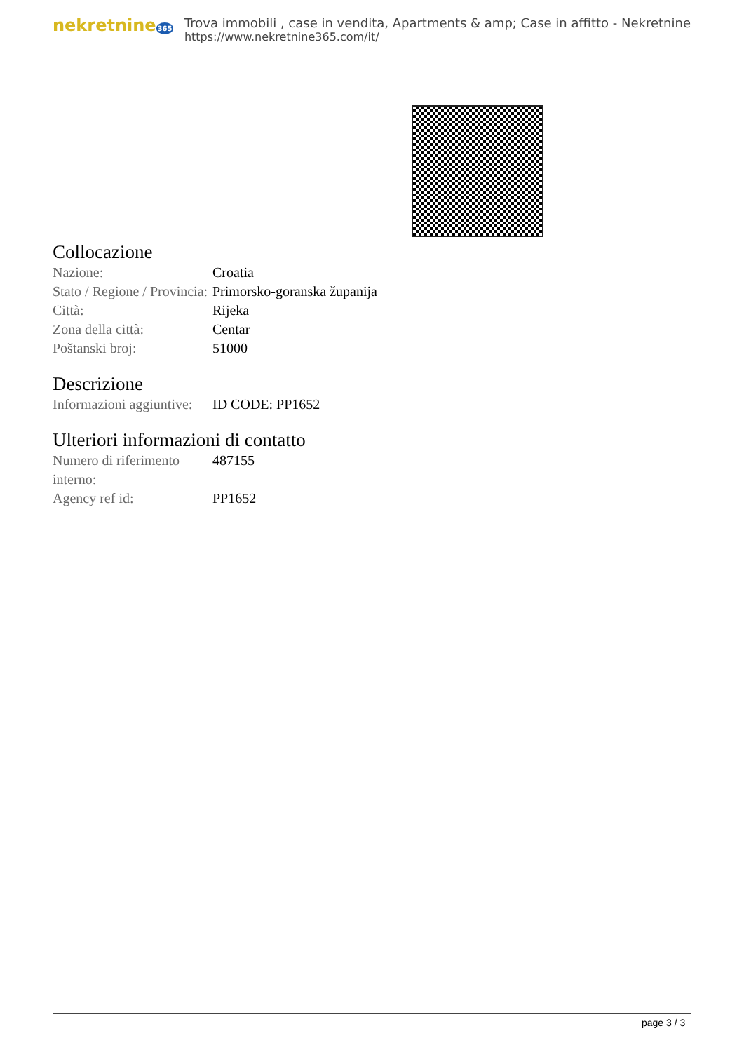nekretnine365
Trova immobili , case in vendita, Apartments & amp; Case in affitto - Nekretnine
https://www.nekretnine365.com/it/
Collocazione
| Nazione: | Croatia |
| Stato / Regione / Provincia: | Primorsko-goranska županija |
| Città: | Rijeka |
| Zona della città: | Centar |
| Poštanski broj: | 51000 |
Descrizione
| Informazioni aggiuntive: | ID CODE: PP1652 |
Ulteriori informazioni di contatto
| Numero di riferimento interno: | 487155 |
| Agency ref id: | PP1652 |
page 3 / 3